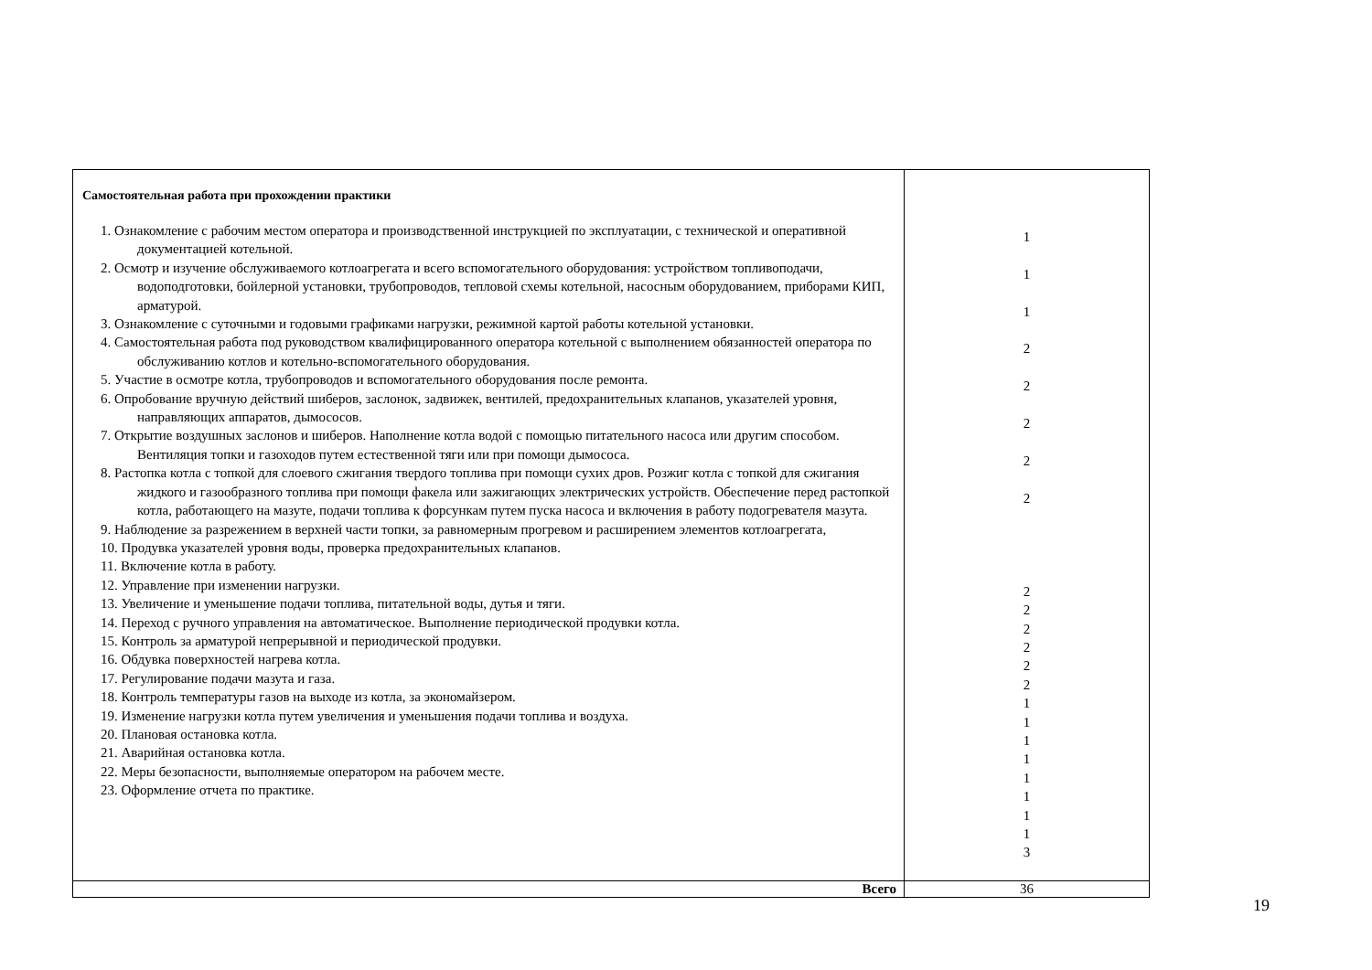| Самостоятельная работа при прохождении практики 1. Ознакомление с рабочим местом оператора и производственной инструкцией по эксплуатации, с технической и оперативной документацией котельной. 2. Осмотр и изучение обслуживаемого котлоагрегата и всего вспомогательного оборудования: устройством топливоподачи, водоподготовки, бойлерной установки, трубопроводов, тепловой схемы котельной, насосным оборудованием, приборами КИП, арматурой. 3. Ознакомление с суточными и годовыми графиками нагрузки, режимной картой работы котельной установки. 4. Самостоятельная работа под руководством квалифицированного оператора котельной с выполнением обязанностей оператора по обслуживанию котлов и котельно-вспомогательного оборудования. 5. Участие в осмотре котла, трубопроводов и вспомогательного оборудования после ремонта. 6. Опробование вручную действий шиберов, заслонок, задвижек, вентилей, предохранительных клапанов, указателей уровня, направляющих аппаратов, дымососов. 7. Открытие воздушных заслонов и шиберов. Наполнение котла водой с помощью питательного насоса или другим способом. Вентиляция топки и газоходов путем естественной тяги или при помощи дымососа. 8. Растопка котла с топкой для слоевого сжигания твердого топлива при помощи сухих дров. Розжиг котла с топкой для сжигания жидкого и газообразного топлива при помощи факела или зажигающих электрических устройств. Обеспечение перед растопкой котла, работающего на мазуте, подачи топлива к форсункам путем пуска насоса и включения в работу подогревателя мазута. 9. Наблюдение за разрежением в верхней части топки, за равномерным прогревом и расширением элементов котлоагрегата, 10. Продувка указателей уровня воды, проверка предохранительных клапанов. 11. Включение котла в работу. 12. Управление при изменении нагрузки. 13. Увеличение и уменьшение подачи топлива, питательной воды, дутья и тяги. 14. Переход с ручного управления на автоматическое. Выполнение периодической продувки котла. 15. Контроль за арматурой непрерывной и периодической продувки. 16. Обдувка поверхностей нагрева котла. 17. Регулирование подачи мазута и газа. 18. Контроль температуры газов на выходе из котла, за экономайзером. 19. Изменение нагрузки котла путем увеличения и уменьшения подачи топлива и воздуха. 20. Плановая остановка котла. 21. Аварийная остановка котла. 22. Меры безопасности, выполняемые оператором на рабочем месте. 23. Оформление отчета по практике. | 1 1 1 2 2 2 2 2 2 2 2 2 2 2 1 1 1 1 1 1 1 1 3 |
| Всего | 36 |
19